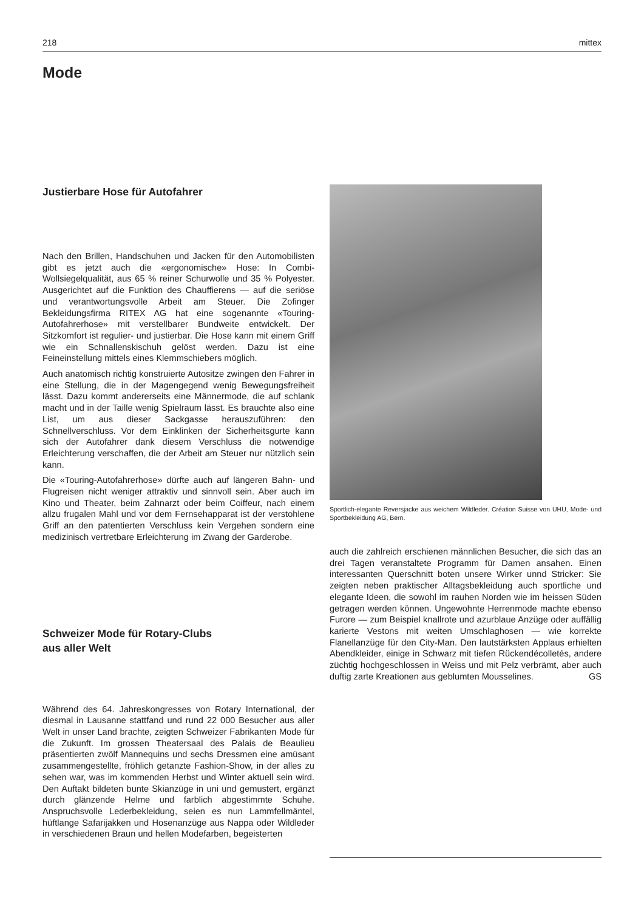218 mittex
Mode
Justierbare Hose für Autofahrer
Nach den Brillen, Handschuhen und Jacken für den Automobilisten gibt es jetzt auch die «ergonomische» Hose: In Combi-Wollsiegelqualität, aus 65 % reiner Schurwolle und 35 % Polyester. Ausgerichtet auf die Funktion des Chauffierens — auf die seriöse und verantwortungsvolle Arbeit am Steuer. Die Zofinger Bekleidungsfirma RITEX AG hat eine sogenannte «Touring-Autofahrerhose» mit verstellbarer Bundweite entwickelt. Der Sitzkomfort ist regulier- und justierbar. Die Hose kann mit einem Griff wie ein Schnallenskischuh gelöst werden. Dazu ist eine Feineinstellung mittels eines Klemmschiebers möglich.
Auch anatomisch richtig konstruierte Autositze zwingen den Fahrer in eine Stellung, die in der Magengegend wenig Bewegungsfreiheit lässt. Dazu kommt andererseits eine Männermode, die auf schlank macht und in der Taille wenig Spielraum lässt. Es brauchte also eine List, um aus dieser Sackgasse herauszuführen: den Schnellverschluss. Vor dem Einklinken der Sicherheitsgurte kann sich der Autofahrer dank diesem Verschluss die notwendige Erleichterung verschaffen, die der Arbeit am Steuer nur nützlich sein kann.
Die «Touring-Autofahrerhose» dürfte auch auf längeren Bahn- und Flugreisen nicht weniger attraktiv und sinnvoll sein. Aber auch im Kino und Theater, beim Zahnarzt oder beim Coiffeur, nach einem allzu frugalen Mahl und vor dem Fernsehapparat ist der verstohlene Griff an den patentierten Verschluss kein Vergehen sondern eine medizinisch vertretbare Erleichterung im Zwang der Garderobe.
Schweizer Mode für Rotary-Clubs
aus aller Welt
Während des 64. Jahreskongresses von Rotary International, der diesmal in Lausanne stattfand und rund 22 000 Besucher aus aller Welt in unser Land brachte, zeigten Schweizer Fabrikanten Mode für die Zukunft. Im grossen Theatersaal des Palais de Beaulieu präsentierten zwölf Mannequins und sechs Dressmen eine amüsant zusammengestellte, fröhlich getanzte Fashion-Show, in der alles zu sehen war, was im kommenden Herbst und Winter aktuell sein wird. Den Auftakt bildeten bunte Skianzüge in uni und gemustert, ergänzt durch glänzende Helme und farblich abgestimmte Schuhe. Anspruchsvolle Lederbekleidung, seien es nun Lammfellmäntel, hüftlange Safarijakken und Hosenanzüge aus Nappa oder Wildleder in verschiedenen Braun und hellen Modefarben, begeisterten
Sportlich-elegante Reversjacke aus weichem Wildleder. Création Suisse von UHU, Mode- und Sportbekleidung AG, Bern.
auch die zahlreich erschienen männlichen Besucher, die sich das an drei Tagen veranstaltete Programm für Damen ansahen. Einen interessanten Querschnitt boten unsere Wirker unnd Stricker: Sie zeigten neben praktischer Alltagsbekleidung auch sportliche und elegante Ideen, die sowohl im rauhen Norden wie im heissen Süden getragen werden können. Ungewohnte Herrenmode machte ebenso Furore — zum Beispiel knallrote und azurblaue Anzüge oder auffällig karierte Vestons mit weiten Umschlaghosen — wie korrekte Flanellanzüge für den City-Man. Den lautstärksten Applaus erhielten Abendkleider, einige in Schwarz mit tiefen Rückendécolletés, andere züchtig hochgeschlossen in Weiss und mit Pelz verbrämt, aber auch duftig zarte Kreationen aus geblumten Mousselines. GS